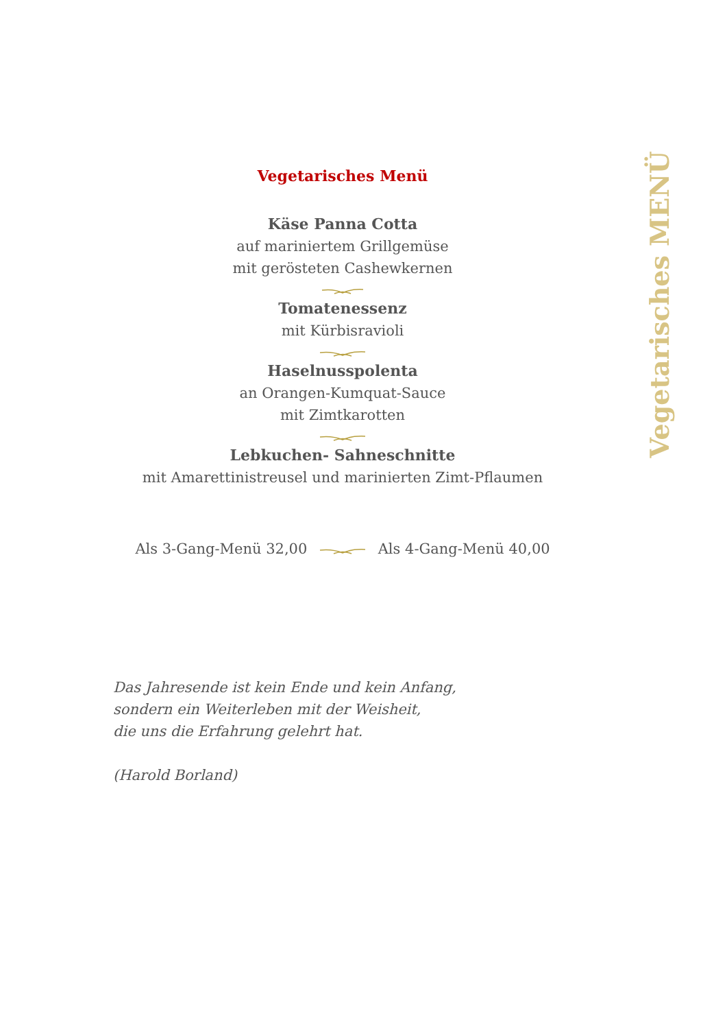Vegetarisches Menü
Käse Panna Cotta
auf mariniertem Grillgemüse
mit gerösteten Cashewkernen
Tomatenessenz
mit Kürbisravioli
Haselnusspolenta
an Orangen-Kumquat-Sauce
mit Zimtkarotten
Lebkuchen- Sahneschnitte
mit Amarettinistreusel und marinierten Zimt-Pflaumen
Als 3-Gang-Menü 32,00 Als 4-Gang-Menü 40,00
Das Jahresende ist kein Ende und kein Anfang,
sondern ein Weiterleben mit der Weisheit,
die uns die Erfahrung gelehrt hat.
(Harold Borland)
Vegetarisches MENÜ